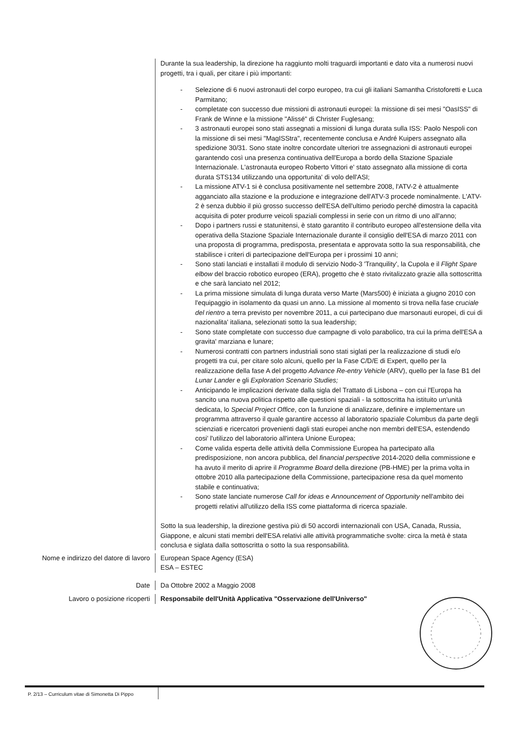Durante la sua leadership, la direzione ha raggiunto molti traguardi importanti e dato vita a numerosi nuovi progetti, tra i quali, per citare i più importanti:
- Selezione di 6 nuovi astronauti del corpo europeo, tra cui gli italiani Samantha Cristoforetti e Luca Parmitano;
- completate con successo due missioni di astronauti europei: la missione di sei mesi "OasISS" di Frank de Winne e la missione "Alissé" di Christer Fuglesang;
- 3 astronauti europei sono stati assegnati a missioni di lunga durata sulla ISS: Paolo Nespoli con la missione di sei mesi "MagISStra", recentemente conclusa e André Kuipers assegnato alla spedizione 30/31. Sono state inoltre concordate ulteriori tre assegnazioni di astronauti europei garantendo così una presenza continuativa dell'Europa a bordo della Stazione Spaziale Internazionale. L'astronauta europeo Roberto Vittori e' stato assegnato alla missione di corta durata STS134 utilizzando una opportunita' di volo dell'ASI;
- La missione ATV-1 si è conclusa positivamente nel settembre 2008, l'ATV-2 è attualmente agganciato alla stazione e la produzione e integrazione dell'ATV-3 procede nominalmente. L'ATV-2 è senza dubbio il più grosso successo dell'ESA dell'ultimo periodo perché dimostra la capacità acquisita di poter produrre veicoli spaziali complessi in serie con un ritmo di uno all'anno;
- Dopo i partners russi e statunitensi, è stato garantito il contributo europeo all'estensione della vita operativa della Stazione Spaziale Internazionale durante il consiglio dell'ESA di marzo 2011 con una proposta di programma, predisposta, presentata e approvata sotto la sua responsabilità, che stabilisce i criteri di partecipazione dell'Europa per i prossimi 10 anni;
- Sono stati lanciati e installati il modulo di servizio Nodo-3 'Tranquility', la Cupola e il Flight Spare elbow del braccio robotico europeo (ERA), progetto che è stato rivitalizzato grazie alla sottoscritta e che sarà lanciato nel 2012;
- La prima missione simulata di lunga durata verso Marte (Mars500) è iniziata a giugno 2010 con l'equipaggio in isolamento da quasi un anno. La missione al momento si trova nella fase cruciale del rientro a terra previsto per novembre 2011, a cui partecipano due marsonauti europei, di cui di nazionalita' italiana, selezionati sotto la sua leadership;
- Sono state completate con successo due campagne di volo parabolico, tra cui la prima dell'ESA a gravita' marziana e lunare;
- Numerosi contratti con partners industriali sono stati siglati per la realizzazione di studi e/o progetti tra cui, per citare solo alcuni, quello per la Fase C/D/E di Expert, quello per la realizzazione della fase A del progetto Advance Re-entry Vehicle (ARV), quello per la fase B1 del Lunar Lander e gli Exploration Scenario Studies;
- Anticipando le implicazioni derivate dalla sigla del Trattato di Lisbona – con cui l'Europa ha sancito una nuova politica rispetto alle questioni spaziali - la sottoscritta ha istituito un'unità dedicata, lo Special Project Office, con la funzione di analizzare, definire e implementare un programma attraverso il quale garantire accesso al laboratorio spaziale Columbus da parte degli scienziati e ricercatori provenienti dagli stati europei anche non membri dell'ESA, estendendo cosi' l'utilizzo del laboratorio all'intera Unione Europea;
- Come valida esperta delle attività della Commissione Europea ha partecipato alla predisposizione, non ancora pubblica, del financial perspective 2014-2020 della commissione e ha avuto il merito di aprire il Programme Board della direzione (PB-HME) per la prima volta in ottobre 2010 alla partecipazione della Commissione, partecipazione resa da quel momento stabile e continuativa;
- Sono state lanciate numerose Call for ideas e Announcement of Opportunity nell'ambito dei progetti relativi all'utilizzo della ISS come piattaforma di ricerca spaziale.
Sotto la sua leadership, la direzione gestiva più di 50 accordi internazionali con USA, Canada, Russia, Giappone, e alcuni stati membri dell'ESA relativi alle attività programmatiche svolte: circa la metà è stata conclusa e siglata dalla sottoscritta o sotto la sua responsabilità.
Nome e indirizzo del datore di lavoro European Space Agency (ESA)
ESA – ESTEC
Date Da Ottobre 2002 a Maggio 2008
Lavoro o posizione ricoperti Responsabile dell'Unità Applicativa "Osservazione dell'Universo"
P. 2/13 – Curriculum vitae di Simonetta Di Pippo